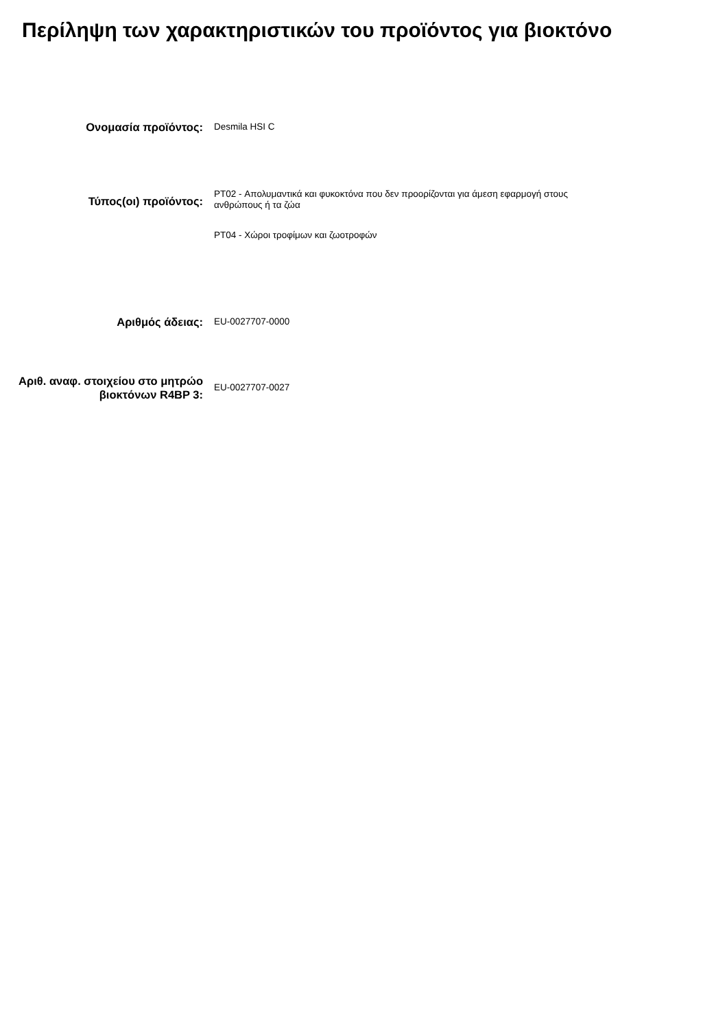Περίληψη των χαρακτηριστικών του προϊόντος για βιοκτόνο
Ονομασία προϊόντος:
Desmila HSI C
Τύπος(οι) προϊόντος:
PT02 - Απολυμαντικά και φυκοκτόνα που δεν προορίζονται για άμεση εφαρμογή στους ανθρώπους ή τα ζώα
PT04 - Χώροι τροφίμων και ζωοτροφών
Αριθμός άδειας:
EU-0027707-0000
Αριθ. αναφ. στοιχείου στο μητρώο βιοκτόνων R4BP 3:
EU-0027707-0027